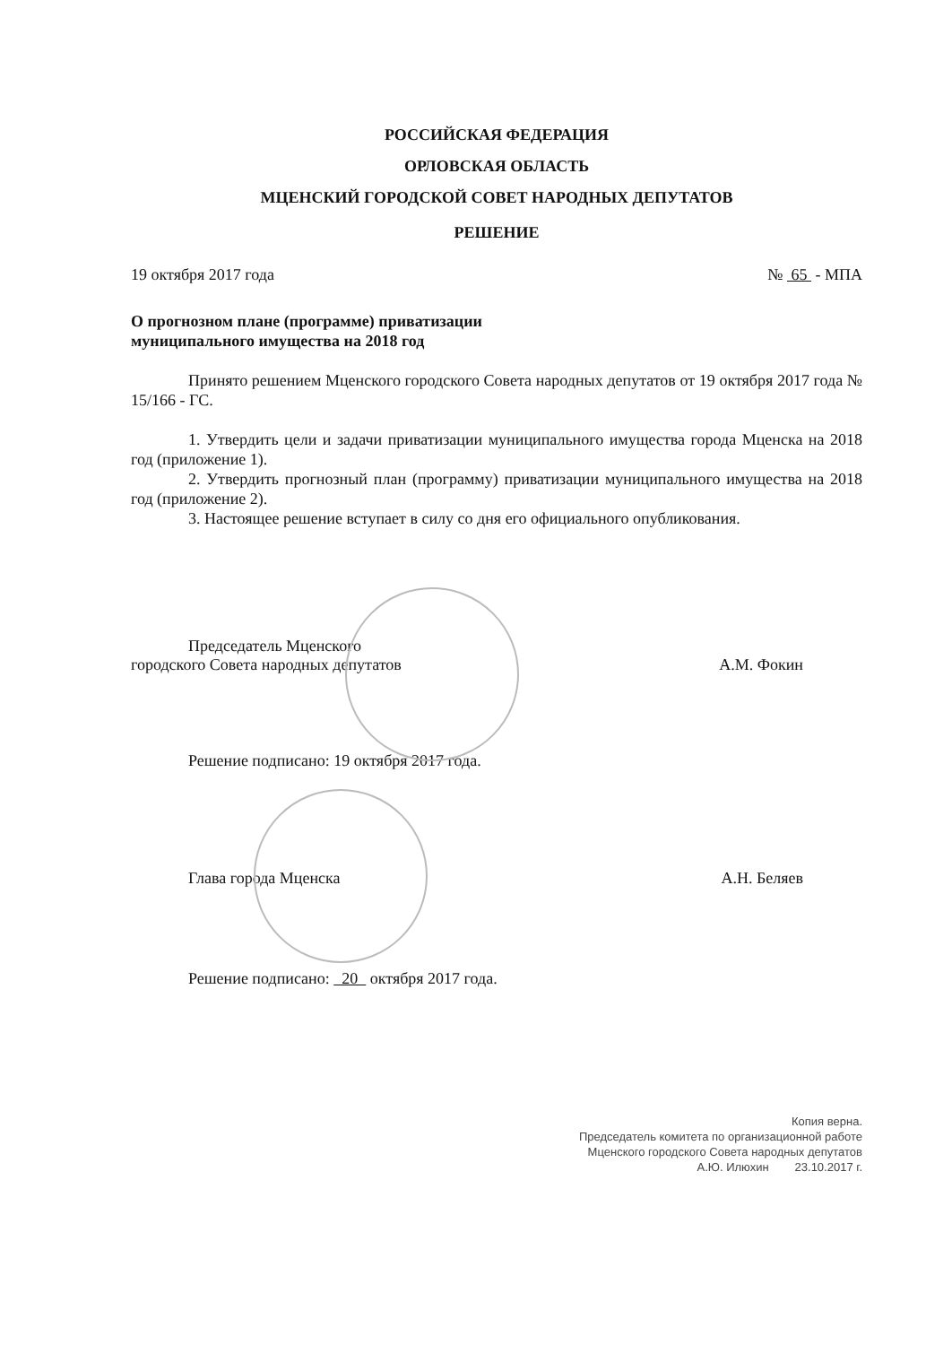РОССИЙСКАЯ ФЕДЕРАЦИЯ
ОРЛОВСКАЯ ОБЛАСТЬ
МЦЕНСКИЙ ГОРОДСКОЙ СОВЕТ НАРОДНЫХ ДЕПУТАТОВ
РЕШЕНИЕ
19 октября 2017 года № 65 - МПА
О прогнозном плане (программе) приватизации
муниципального имущества на 2018 год
Принято решением Мценского городского Совета народных депутатов от 19 октября 2017 года № 15/166 - ГС.
1. Утвердить цели и задачи приватизации муниципального имущества города Мценска на 2018 год (приложение 1).
2. Утвердить прогнозный план (программу) приватизации муниципального имущества на 2018 год (приложение 2).
3. Настоящее решение вступает в силу со дня его официального опубликования.
Председатель Мценского
городского Совета народных депутатов А.М. Фокин
Решение подписано: 19 октября 2017 года.
Глава города Мценска А.Н. Беляев
Решение подписано: 20 октября 2017 года.
Копия верна.
Председатель комитета по организационной работе
Мценского городского Совета народных депутатов
А.Ю. Илюхин 23.10.2017 г.